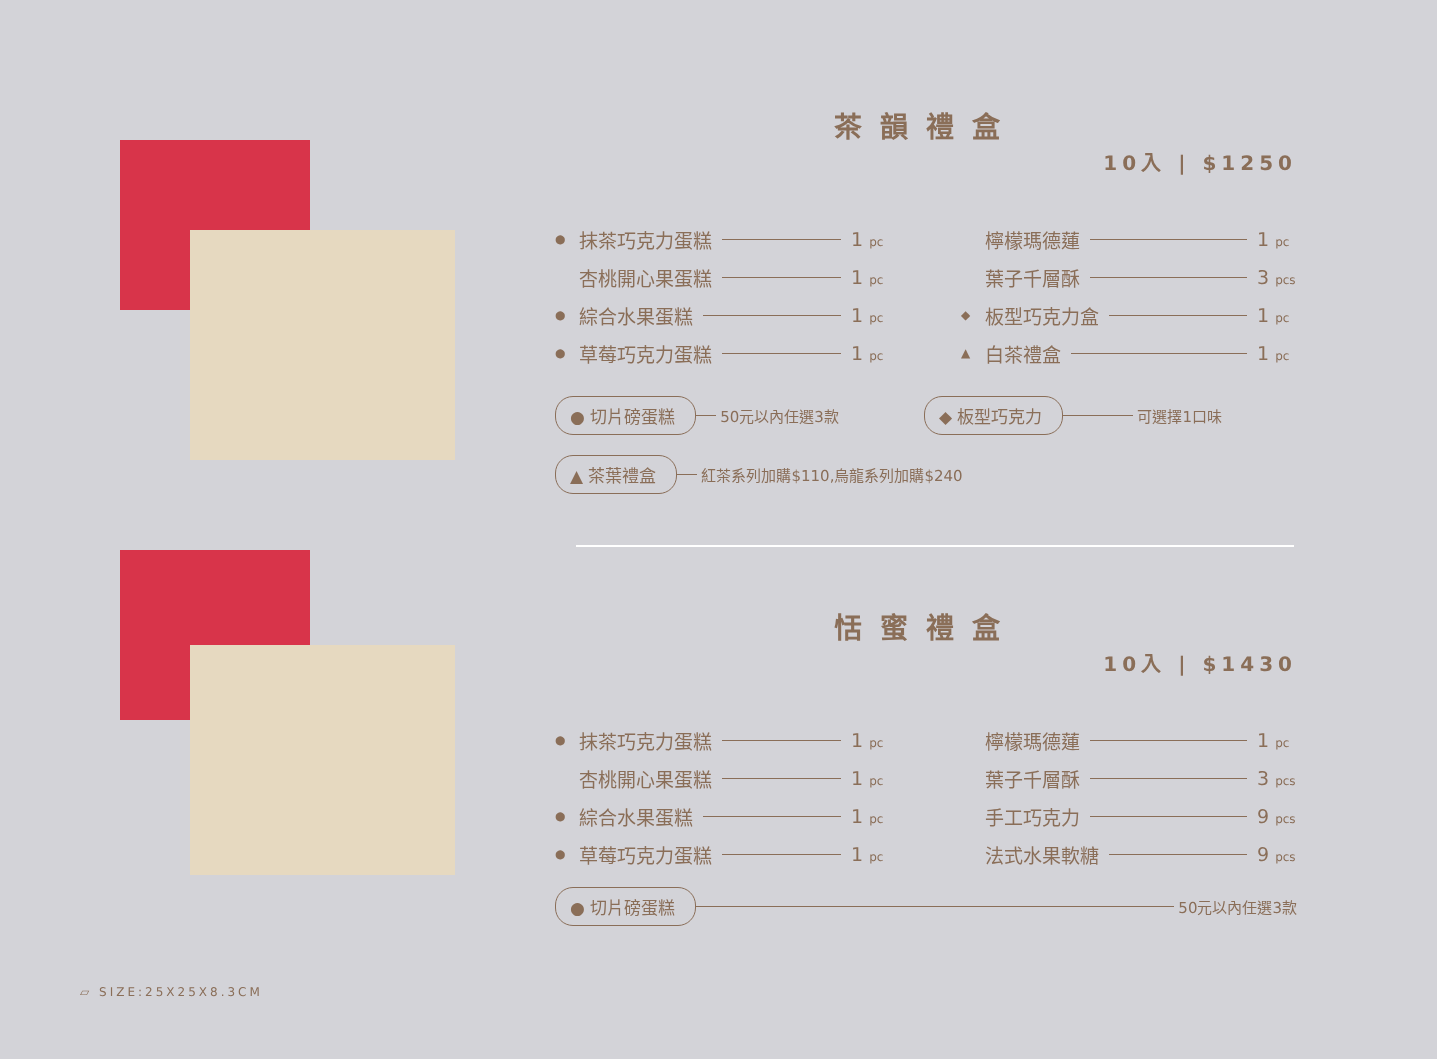茶韻禮盒
10入 | $1250
● 抹茶巧克力蛋糕 1 pc
檸檬瑪德蓮 1 pc
杏桃開心果蛋糕 1 pc
葉子千層酥 3 pcs
● 綜合水果蛋糕 1 pc
◆ 板型巧克力盒 1 pc
● 草莓巧克力蛋糕 1 pc
▲ 白茶禮盒 1 pc
● 切片磅蛋糕 50元以內任選3款
◆ 板型巧克力 可選擇1口味
▲ 茶葉禮盒 紅茶系列加購$110,烏龍系列加購$240
恬蜜禮盒
10入 | $1430
● 抹茶巧克力蛋糕 1 pc
檸檬瑪德蓮 1 pc
杏桃開心果蛋糕 1 pc
葉子千層酥 3 pcs
● 綜合水果蛋糕 1 pc
手工巧克力 9 pcs
● 草莓巧克力蛋糕 1 pc
法式水果軟糖 9 pcs
● 切片磅蛋糕 50元以內任選3款
▱ SIZE:25X25X8.3CM